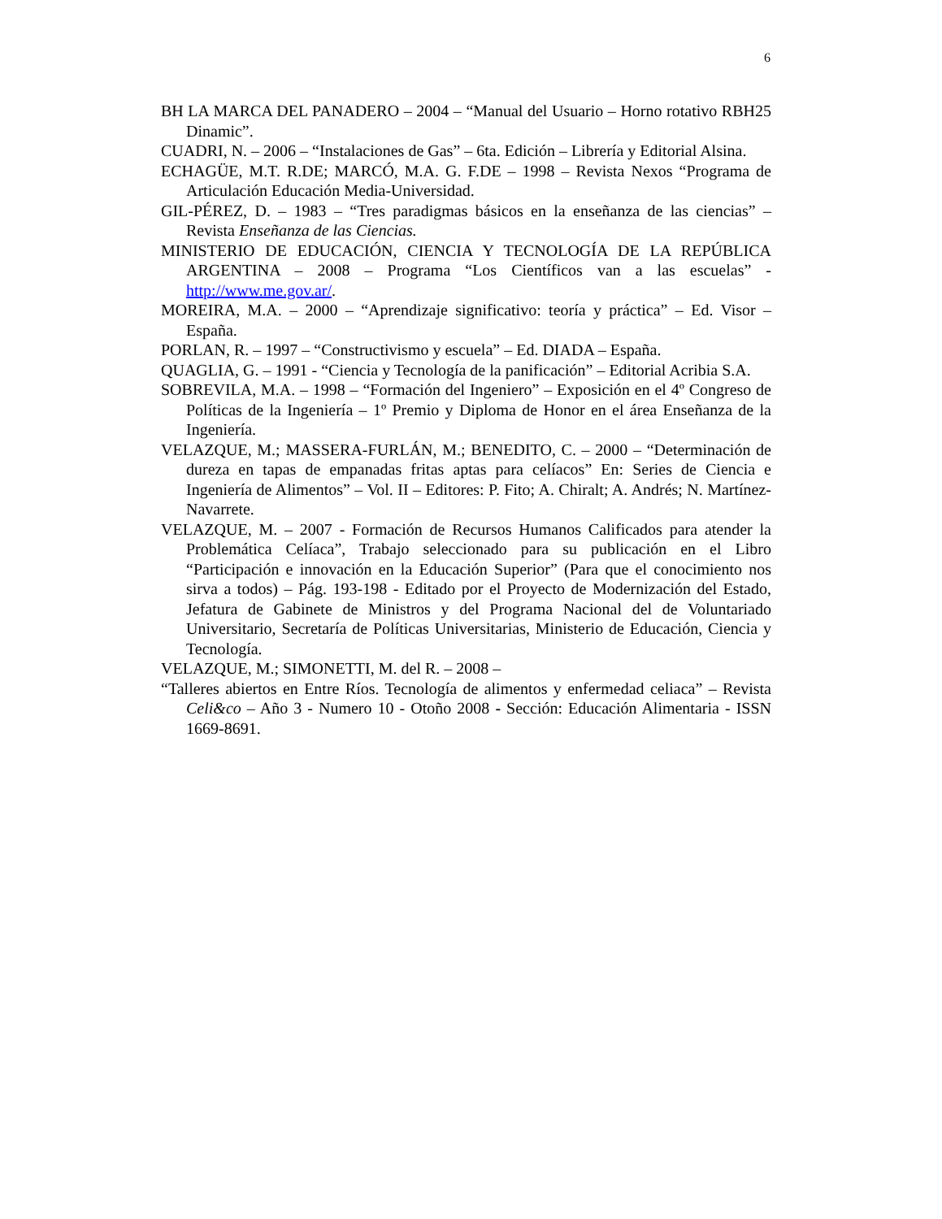6
BH LA MARCA DEL PANADERO – 2004 – “Manual del Usuario – Horno rotativo RBH25 Dinamic”.
CUADRI, N. – 2006 – “Instalaciones de Gas” – 6ta. Edición – Librería y Editorial Alsina.
ECHAGÜE, M.T. R.DE; MARCÓ, M.A. G. F.DE – 1998 – Revista Nexos “Programa de Articulación Educación Media-Universidad.
GIL-PÉREZ, D. – 1983 – “Tres paradigmas básicos en la enseñanza de las ciencias” – Revista Enseñanza de las Ciencias.
MINISTERIO DE EDUCACIÓN, CIENCIA Y TECNOLOGÍA DE LA REPÚBLICA ARGENTINA – 2008 – Programa “Los Científicos van a las escuelas” - http://www.me.gov.ar/.
MOREIRA, M.A. – 2000 – “Aprendizaje significativo: teoría y práctica” – Ed. Visor – España.
PORLAN, R. – 1997 – “Constructivismo y escuela” – Ed. DIADA – España.
QUAGLIA, G. – 1991 - “Ciencia y Tecnología de la panificación” – Editorial Acribia S.A.
SOBREVILA, M.A. – 1998 – “Formación del Ingeniero” – Exposición en el 4º Congreso de Políticas de la Ingeniería – 1º Premio y Diploma de Honor en el área Enseñanza de la Ingeniería.
VELAZQUE, M.; MASSERA-FURLÁN, M.; BENEDITO, C. – 2000 – “Determinación de dureza en tapas de empanadas fritas aptas para celíacos” En: Series de Ciencia e Ingeniería de Alimentos” – Vol. II – Editores: P. Fito; A. Chiralt; A. Andrés; N. Martínez-Navarrete.
VELAZQUE, M. – 2007 - Formación de Recursos Humanos Calificados para atender la Problemática Celíaca”, Trabajo seleccionado para su publicación en el Libro “Participación e innovación en la Educación Superior” (Para que el conocimiento nos sirva a todos) – Pág. 193-198 - Editado por el Proyecto de Modernización del Estado, Jefatura de Gabinete de Ministros y del Programa Nacional del de Voluntariado Universitario, Secretaría de Políticas Universitarias, Ministerio de Educación, Ciencia y Tecnología.
VELAZQUE, M.; SIMONETTI, M. del R. – 2008 –
“Talleres abiertos en Entre Ríos. Tecnología de alimentos y enfermedad celiaca” – Revista Celi&co – Año 3 - Numero 10 - Otoño 2008 - Sección: Educación Alimentaria - ISSN 1669-8691.